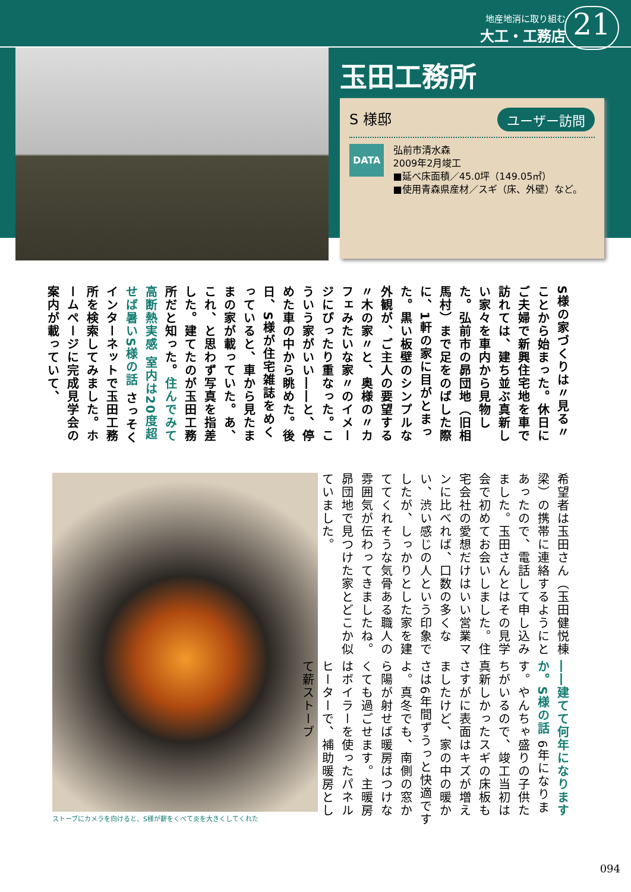地産地消に取り組む
大工・工務店
21
玉田工務所
ユーザー訪問
S 様邸
DATA
弘前市清水森
2009年2月竣工
■延べ床面積／45.0坪（149.05㎡）
■使用青森県産材／スギ（床、外壁）など。
S様の家づくりは〃見る〃ことから始まった。休日にご夫婦で新興住宅地を車で訪れては、建ち並ぶ真新しい家々を車内から見物した。弘前市の昴団地（旧相馬村）まで足をのばした際に、1軒の家に目がとまった。黒い板壁のシンプルな外観が、ご主人の要望する〃木の家〃と、奥様の〃カフェみたいな家〃のイメージにぴったり重なった。こういう家がいい――と、停めた車の中から眺めた。後日、S様が住宅雑誌をめくっていると、車から見たままの家が載っていた。あ、これ、と思わず写真を指差した。建てたのが玉田工務所だと知った。住んでみて高断熱実感 室内は20度超せば暑い S様の話 さっそくインターネットで玉田工務所を検索してみました。ホームページに完成見学会の案内が載っていて、
ストーブにカメラを向けると、S様が薪をくべて炎を大きくしてくれた
希望者は玉田さん（玉田健悦棟梁）の携帯に連絡するようにとあったので、電話して申し込みました。玉田さんとはその見学会で初めてお会いしました。住宅会社の愛想だけはいい営業マンに比べれば、口数の多くない、渋い感じの人という印象でしたが、しっかりとした家を建ててくれそうな気骨ある職人の雰囲気が伝わってきましたね。昴団地で見つけた家とどこか似ていました。
――建てて何年になりますか。S様の話 6年になります。やんちゃ盛りの子供たちがいるので、竣工当初は真新しかったスギの床板もさすがに表面はキズが増えましたけど、家の中の暖かさは6年間ずうっと快適ですよ。真冬でも、南側の窓から陽が射せば暖房はつけなくても過ごせます。主暖房はボイラーを使ったパネルヒーターで、補助暖房として薪ストーブ
094